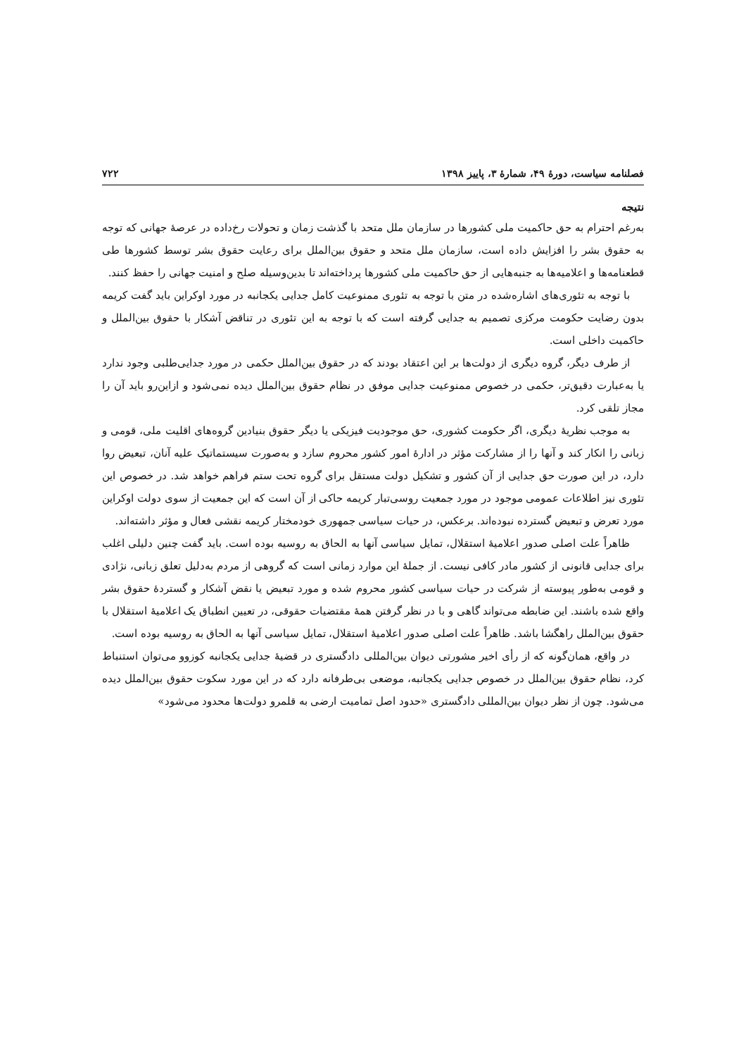فصلنامه سیاست، دورهٔ ۴۹، شمارهٔ ۳، پاییز ۱۳۹۸ ۷۲۲
نتیجه
به‌رغم احترام به حق حاکمیت ملی کشورها در سازمان ملل متحد با گذشت زمان و تحولات رخ‌داده در عرصهٔ جهانی که توجه به حقوق بشر را افزایش داده است، سازمان ملل متحد و حقوق بین‌الملل برای رعایت حقوق بشر توسط کشورها طی قطعنامه‌ها و اعلامیه‌ها به جنبه‌هایی از حق حاکمیت ملی کشورها پرداخته‌اند تا بدین‌وسیله صلح و امنیت جهانی را حفظ کنند.
با توجه به تئوری‌های اشاره‌شده در متن با توجه به تئوری ممنوعیت کامل جدایی یکجانبه در مورد اوکراین باید گفت کریمه بدون رضایت حکومت مرکزی تصمیم به جدایی گرفته است که با توجه به این تئوری در تناقض آشکار با حقوق بین‌الملل و حاکمیت داخلی است.
از طرف دیگر، گروه دیگری از دولت‌ها بر این اعتقاد بودند که در حقوق بین‌الملل حکمی در مورد جدایی‌طلبی وجود ندارد یا به‌عبارت دقیق‌تر، حکمی در خصوص ممنوعیت جدایی موفق در نظام حقوق بین‌الملل دیده نمی‌شود و ازاین‌رو باید آن را مجاز تلقی کرد.
به موجب نظریهٔ دیگری، اگر حکومت کشوری، حق موجودیت فیزیکی یا دیگر حقوق بنیادین گروه‌های اقلیت ملی، قومی و زبانی را انکار کند و آنها را از مشارکت مؤثر در ادارهٔ امور کشور محروم سازد و به‌صورت سیستماتیک علیه آنان، تبعیض روا دارد، در این صورت حق جدایی از آن کشور و تشکیل دولت مستقل برای گروه تحت ستم فراهم خواهد شد. در خصوص این تئوری نیز اطلاعات عمومی موجود در مورد جمعیت روسی‌تبار کریمه حاکی از آن است که این جمعیت از سوی دولت اوکراین مورد تعرض و تبعیض گسترده نبوده‌اند. برعکس، در حیات سیاسی جمهوری خودمختار کریمه نقشی فعال و مؤثر داشته‌اند.
ظاهراً علت اصلی صدور اعلامیهٔ استقلال، تمایل سیاسی آنها به الحاق به روسیه بوده است. باید گفت چنین دلیلی اغلب برای جدایی قانونی از کشور مادر کافی نیست. از جملهٔ این موارد زمانی است که گروهی از مردم به‌دلیل تعلق زبانی، نژادی و قومی به‌طور پیوسته از شرکت در حیات سیاسی کشور محروم شده و مورد تبعیض یا نقض آشکار و گستردهٔ حقوق بشر واقع شده باشند. این ضابطه می‌تواند گاهی و با در نظر گرفتن همهٔ مقتضیات حقوقی، در تعیین انطباق یک اعلامیهٔ استقلال با حقوق بین‌الملل راهگشا باشد. ظاهراً علت اصلی صدور اعلامیهٔ استقلال، تمایل سیاسی آنها به الحاق به روسیه بوده است.
در واقع، همان‌گونه که از رأی اخیر مشورتی دیوان بین‌المللی دادگستری در قضیهٔ جدایی یکجانبه کوزوو می‌توان استنباط کرد، نظام حقوق بین‌الملل در خصوص جدایی یکجانبه، موضعی بی‌طرفانه دارد که در این مورد سکوت حقوق بین‌الملل دیده می‌شود. چون از نظر دیوان بین‌المللی دادگستری «حدود اصل تمامیت ارضی به قلمرو دولت‌ها محدود می‌شود»